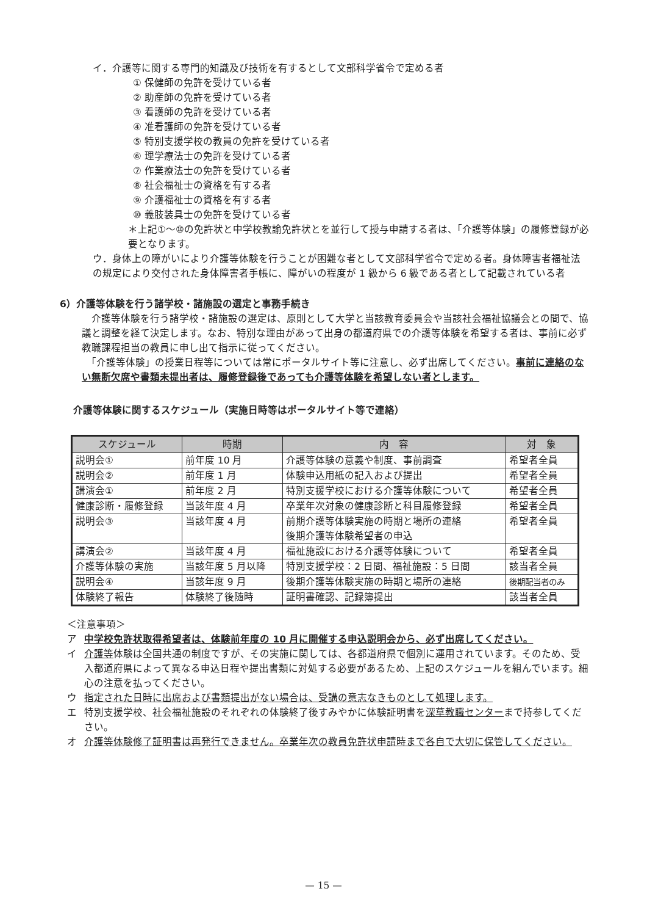イ．介護等に関する専門的知識及び技術を有するとして文部科学省令で定める者
① 保健師の免許を受けている者
② 助産師の免許を受けている者
③ 看護師の免許を受けている者
④ 准看護師の免許を受けている者
⑤ 特別支援学校の教員の免許を受けている者
⑥ 理学療法士の免許を受けている者
⑦ 作業療法士の免許を受けている者
⑧ 社会福祉士の資格を有する者
⑨ 介護福祉士の資格を有する者
⑩ 義肢装具士の免許を受けている者
＊上記①～⑩の免許状と中学校教諭免許状とを並行して授与申請する者は、「介護等体験」の履修登録が必要となります。
ウ．身体上の障がいにより介護等体験を行うことが困難な者として文部科学省令で定める者。身体障害者福祉法の規定により交付された身体障害者手帳に、障がいの程度が 1 級から 6 級である者として記載されている者
6）介護等体験を行う諸学校・諸施設の選定と事務手続き
　介護等体験を行う諸学校・諸施設の選定は、原則として大学と当該教育委員会や当該社会福祉協議会との間で、協議と調整を経て決定します。なお、特別な理由があって出身の都道府県での介護等体験を希望する者は、事前に必ず教職課程担当の教員に申し出て指示に従ってください。
　「介護等体験」の授業日程等については常にポータルサイト等に注意し、必ず出席してください。事前に連絡のない無断欠席や書類未提出者は、履修登録後であっても介護等体験を希望しない者とします。
介護等体験に関するスケジュール（実施日時等はポータルサイト等で連絡）
| スケジュール | 時期 | 内 容 | 対 象 |
| --- | --- | --- | --- |
| 説明会① | 前年度 10 月 | 介護等体験の意義や制度、事前調査 | 希望者全員 |
| 説明会② | 前年度 1 月 | 体験申込用紙の記入および提出 | 希望者全員 |
| 講演会① | 前年度 2 月 | 特別支援学校における介護等体験について | 希望者全員 |
| 健康診断・履修登録 | 当該年度 4 月 | 卒業年次対象の健康診断と科目履修登録 | 希望者全員 |
| 説明会③ | 当該年度 4 月 | 前期介護等体験実施の時期と場所の連絡 後期介護等体験希望者の申込 | 希望者全員 |
| 講演会② | 当該年度 4 月 | 福祉施設における介護等体験について | 希望者全員 |
| 介護等体験の実施 | 当該年度 5 月以降 | 特別支援学校：2 日間、福祉施設：5 日間 | 該当者全員 |
| 説明会④ | 当該年度 9 月 | 後期介護等体験実施の時期と場所の連絡 | 後期配当者のみ |
| 体験終了報告 | 体験終了後随時 | 証明書確認、記録簿提出 | 該当者全員 |
＜注意事項＞
ア 中学校免許状取得希望者は、体験前年度の 10 月に開催する申込説明会から、必ず出席してください。
イ 介護等体験は全国共通の制度ですが、その実施に関しては、各都道府県で個別に運用されています。そのため、受入都道府県によって異なる申込日程や提出書類に対処する必要があるため、上記のスケジュールを組んでいます。細心の注意を払ってください。
ウ 指定された日時に出席および書類提出がない場合は、受講の意志なきものとして処理します。
エ 特別支援学校、社会福祉施設のそれぞれの体験終了後すみやかに体験証明書を深草教職センターまで持参してください。
オ 介護等体験修了証明書は再発行できません。卒業年次の教員免許状申請時まで各自で大切に保管してください。
— 15 —